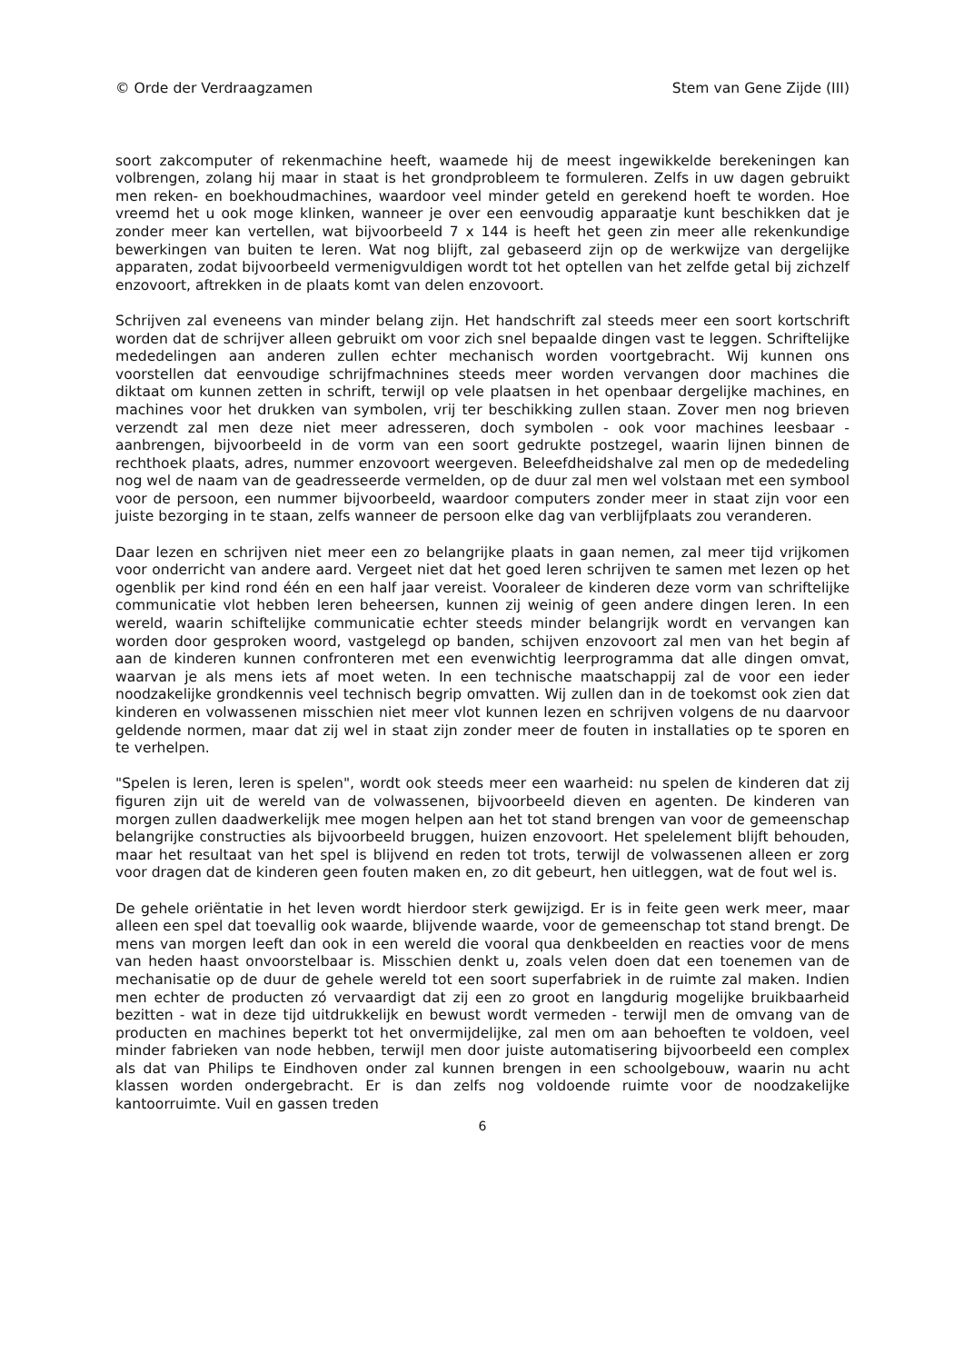© Orde der Verdraagzamen Stem van Gene Zijde (III)
soort zakcomputer of rekenmachine heeft, waamede hij de meest ingewikkelde berekeningen kan volbrengen, zolang hij maar in staat is het grondprobleem te formuleren. Zelfs in uw dagen gebruikt men reken- en boekhoudmachines, waardoor veel minder geteld en gerekend hoeft te worden. Hoe vreemd het u ook moge klinken, wanneer je over een eenvoudig apparaatje kunt beschikken dat je zonder meer kan vertellen, wat bijvoorbeeld 7 x 144 is heeft het geen zin meer alle rekenkundige bewerkingen van buiten te leren. Wat nog blijft, zal gebaseerd zijn op de werkwijze van dergelijke apparaten, zodat bijvoorbeeld vermenigvuldigen wordt tot het optellen van het zelfde getal bij zichzelf enzovoort, aftrekken in de plaats komt van delen enzovoort.
Schrijven zal eveneens van minder belang zijn. Het handschrift zal steeds meer een soort kortschrift worden dat de schrijver alleen gebruikt om voor zich snel bepaalde dingen vast te leggen. Schriftelijke mededelingen aan anderen zullen echter mechanisch worden voortgebracht. Wij kunnen ons voorstellen dat eenvoudige schrijfmachnines steeds meer worden vervangen door machines die diktaat om kunnen zetten in schrift, terwijl op vele plaatsen in het openbaar dergelijke machines, en machines voor het drukken van symbolen, vrij ter beschikking zullen staan. Zover men nog brieven verzendt zal men deze niet meer adresseren, doch symbolen - ook voor machines leesbaar - aanbrengen, bijvoorbeeld in de vorm van een soort gedrukte postzegel, waarin lijnen binnen de rechthoek plaats, adres, nummer enzovoort weergeven. Beleefdheidshalve zal men op de mededeling nog wel de naam van de geadresseerde vermelden, op de duur zal men wel volstaan met een symbool voor de persoon, een nummer bijvoorbeeld, waardoor computers zonder meer in staat zijn voor een juiste bezorging in te staan, zelfs wanneer de persoon elke dag van verblijfplaats zou veranderen.
Daar lezen en schrijven niet meer een zo belangrijke plaats in gaan nemen, zal meer tijd vrijkomen voor onderricht van andere aard. Vergeet niet dat het goed leren schrijven te samen met lezen op het ogenblik per kind rond één en een half jaar vereist. Vooraleer de kinderen deze vorm van schriftelijke communicatie vlot hebben leren beheersen, kunnen zij weinig of geen andere dingen leren. In een wereld, waarin schiftelijke communicatie echter steeds minder belangrijk wordt en vervangen kan worden door gesproken woord, vastgelegd op banden, schijven enzovoort zal men van het begin af aan de kinderen kunnen confronteren met een evenwichtig leerprogramma dat alle dingen omvat, waarvan je als mens iets af moet weten. In een technische maatschappij zal de voor een ieder noodzakelijke grondkennis veel technisch begrip omvatten. Wij zullen dan in de toekomst ook zien dat kinderen en volwassenen misschien niet meer vlot kunnen lezen en schrijven volgens de nu daarvoor geldende normen, maar dat zij wel in staat zijn zonder meer de fouten in installaties op te sporen en te verhelpen.
"Spelen is leren, leren is spelen", wordt ook steeds meer een waarheid: nu spelen de kinderen dat zij figuren zijn uit de wereld van de volwassenen, bijvoorbeeld dieven en agenten. De kinderen van morgen zullen daadwerkelijk mee mogen helpen aan het tot stand brengen van voor de gemeenschap belangrijke constructies als bijvoorbeeld bruggen, huizen enzovoort. Het spelelement blijft behouden, maar het resultaat van het spel is blijvend en reden tot trots, terwijl de volwassenen alleen er zorg voor dragen dat de kinderen geen fouten maken en, zo dit gebeurt, hen uitleggen, wat de fout wel is.
De gehele oriëntatie in het leven wordt hierdoor sterk gewijzigd. Er is in feite geen werk meer, maar alleen een spel dat toevallig ook waarde, blijvende waarde, voor de gemeenschap tot stand brengt. De mens van morgen leeft dan ook in een wereld die vooral qua denkbeelden en reacties voor de mens van heden haast onvoorstelbaar is. Misschien denkt u, zoals velen doen dat een toenemen van de mechanisatie op de duur de gehele wereld tot een soort superfabriek in de ruimte zal maken. Indien men echter de producten zó vervaardigt dat zij een zo groot en langdurig mogelijke bruikbaarheid bezitten - wat in deze tijd uitdrukkelijk en bewust wordt vermeden - terwijl men de omvang van de producten en machines beperkt tot het onvermijdelijke, zal men om aan behoeften te voldoen, veel minder fabrieken van node hebben, terwijl men door juiste automatisering bijvoorbeeld een complex als dat van Philips te Eindhoven onder zal kunnen brengen in een schoolgebouw, waarin nu acht klassen worden ondergebracht. Er is dan zelfs nog voldoende ruimte voor de noodzakelijke kantoorruimte. Vuil en gassen treden
6